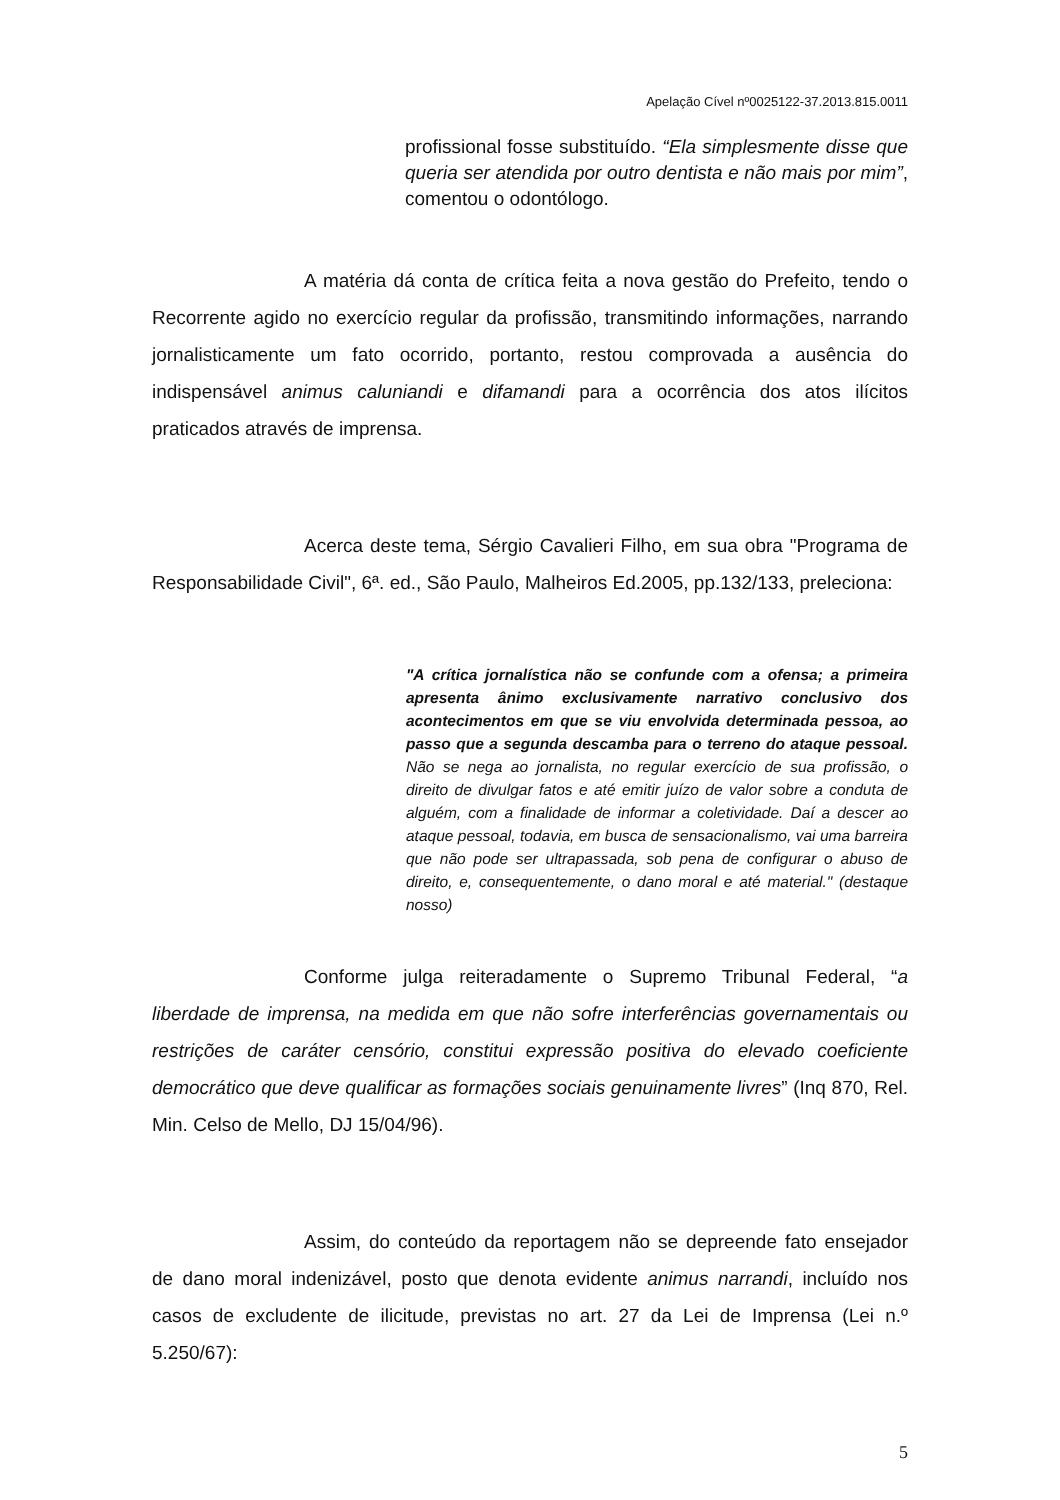Apelação Cível nº0025122-37.2013.815.0011
profissional fosse substituído. “Ela simplesmente disse que queria ser atendida por outro dentista e não mais por mim”, comentou o odontólogo.
A matéria dá conta de crítica feita a nova gestão do Prefeito, tendo o Recorrente agido no exercício regular da profissão, transmitindo informações, narrando jornalisticamente um fato ocorrido, portanto, restou comprovada a ausência do indispensável animus caluniandi e difamandi para a ocorrência dos atos ilícitos praticados através de imprensa.
Acerca deste tema, Sérgio Cavalieri Filho, em sua obra "Programa de Responsabilidade Civil", 6ª. ed., São Paulo, Malheiros Ed.2005, pp.132/133, preleciona:
"A crítica jornalística não se confunde com a ofensa; a primeira apresenta ânimo exclusivamente narrativo conclusivo dos acontecimentos em que se viu envolvida determinada pessoa, ao passo que a segunda descamba para o terreno do ataque pessoal. Não se nega ao jornalista, no regular exercício de sua profissão, o direito de divulgar fatos e até emitir juízo de valor sobre a conduta de alguém, com a finalidade de informar a coletividade. Daí a descer ao ataque pessoal, todavia, em busca de sensacionalismo, vai uma barreira que não pode ser ultrapassada, sob pena de configurar o abuso de direito, e, consequentemente, o dano moral e até material." (destaque nosso)
Conforme julga reiteradamente o Supremo Tribunal Federal, “a liberdade de imprensa, na medida em que não sofre interferências governamentais ou restrições de caráter censório, constitui expressão positiva do elevado coeficiente democrático que deve qualificar as formações sociais genuinamente livres” (Inq 870, Rel. Min. Celso de Mello, DJ 15/04/96).
Assim, do conteúdo da reportagem não se depreende fato ensejador de dano moral indenizável, posto que denota evidente animus narrandi, incluído nos casos de excludente de ilicitude, previstas no art. 27 da Lei de Imprensa (Lei n.º 5.250/67):
5